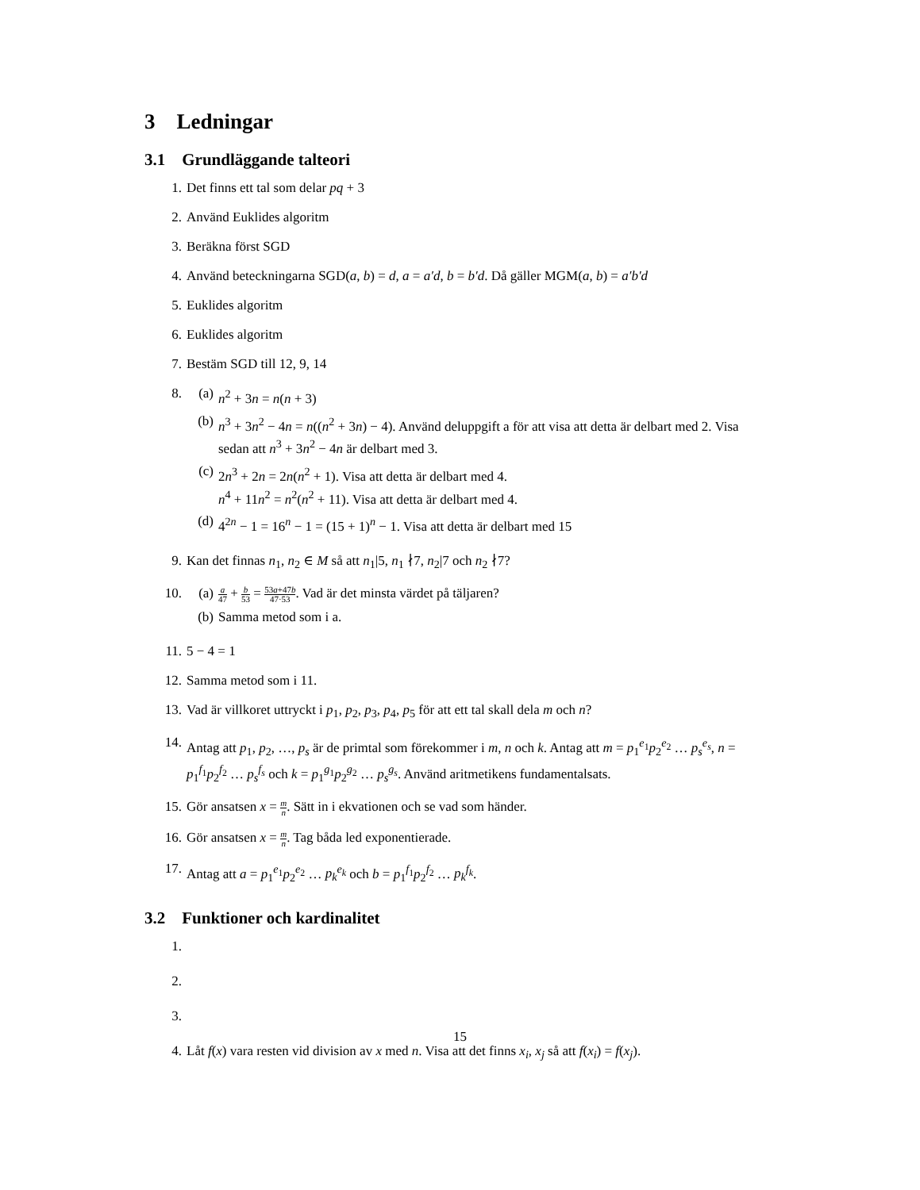3 Ledningar
3.1 Grundläggande talteori
1. Det finns ett tal som delar pq + 3
2. Använd Euklides algoritm
3. Beräkna först SGD
4. Använd beteckningarna SGD(a, b) = d, a = a′d, b = b′d. Då gäller MGM(a, b) = a′b′d
5. Euklides algoritm
6. Euklides algoritm
7. Bestäm SGD till 12, 9, 14
8. (a) n<sup>2</sup> + 3n = n(n + 3)
(b) n<sup>3</sup> + 3n<sup>2</sup> − 4n = n((n<sup>2</sup> + 3n) − 4). Använd deluppgift a för att visa att detta är delbart med 2. Visa sedan att n<sup>3</sup> + 3n<sup>2</sup> − 4n är delbart med 3.
(c) 2n<sup>3</sup> + 2n = 2n(n<sup>2</sup> + 1). Visa att detta är delbart med 4.
n<sup>4</sup> + 11n<sup>2</sup> = n<sup>2</sup>(n<sup>2</sup> + 11). Visa att detta är delbart med 4.
(d) 4<sup>2n</sup> − 1 = 16<sup>n</sup> − 1 = (15 + 1)<sup>n</sup> − 1. Visa att detta är delbart med 15
9. Kan det finnas n<sub>1</sub>, n<sub>2</sub> ∈ M så att n<sub>1</sub>|5, n<sub>1</sub> ∤7, n<sub>2</sub>|7 och n<sub>2</sub> ∤7?
10. (a)
a 47 + b 53 = 53a+47b 47·53. Vad är det minsta värdet på täljaren?
(b) Samma metod som i a.
11. 5 − 4 = 1
12. Samma metod som i 11.
13. Vad är villkoret uttryckt i p<sub>1</sub>, p<sub>2</sub>, p<sub>3</sub>, p<sub>4</sub>, p<sub>5</sub> för att ett tal skall dela m och n?
14. Antag att p<sub>1</sub>, p<sub>2</sub>, …, p<sub>s</sub> är de primtal som förekommer i m, n och k. Antag att m = p<sub>1</sub><sup>e<sub>1</sub></sup>p<sub>2</sub><sup>e<sub>2</sub></sup> … p<sub>s</sub><sup>e<sub>s</sub></sup>, n = p<sub>1</sub><sup>f<sub>1</sub></sup>p<sub>2</sub><sup>f<sub>2</sub></sup> … p<sub>s</sub><sup>f<sub>s</sub></sup> och k = p<sub>1</sub><sup>g<sub>1</sub></sup>p<sub>2</sub><sup>g<sub>2</sub></sup> … p<sub>s</sub><sup>g<sub>s</sub></sup>. Använd aritmetikens fundamentalsats.
15. Gör ansatsen x = m n. Sätt in i ekvationen och se vad som händer.
16. Gör ansatsen x = m n. Tag båda led exponentierade.
17. Antag att a = p<sub>1</sub><sup>e<sub>1</sub></sup>p<sub>2</sub><sup>e<sub>2</sub></sup> … p<sub>k</sub><sup>e<sub>k</sub></sup> och b = p<sub>1</sub><sup>f<sub>1</sub></sup>p<sub>2</sub><sup>f<sub>2</sub></sup> … p<sub>k</sub><sup>f<sub>k</sub></sup>.
3.2 Funktioner och kardinalitet
1.
2.
3.
4. Låt f(x) vara resten vid division av x med n. Visa att det finns x<sub>i</sub>, x<sub>j</sub> så att f(x<sub>i</sub>) = f(x<sub>j</sub>).
15